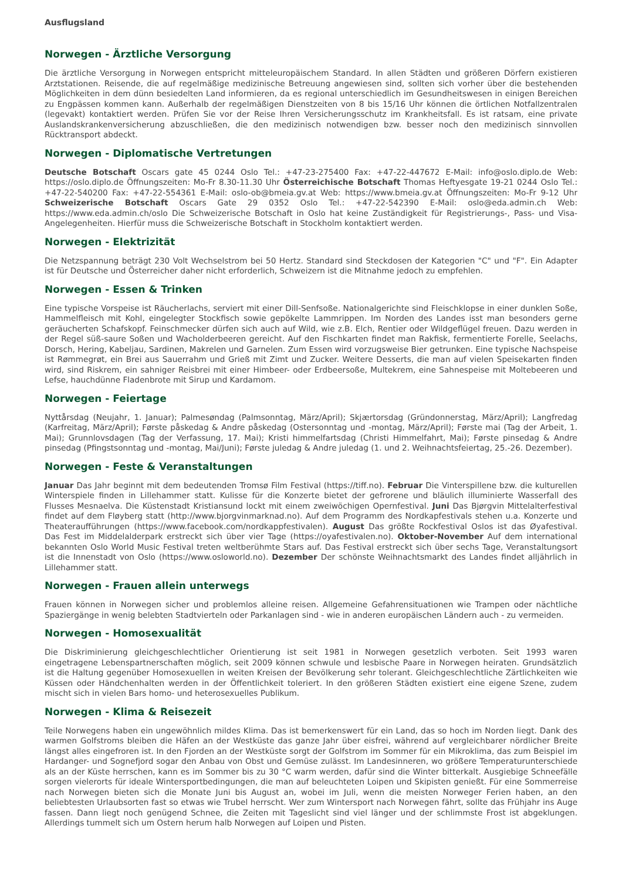Ausflugsland
Norwegen - Ärztliche Versorgung
Die ärztliche Versorgung in Norwegen entspricht mitteleuropäischem Standard. In allen Städten und größeren Dörfern existieren Arztstationen. Reisende, die auf regelmäßige medizinische Betreuung angewiesen sind, sollten sich vorher über die bestehenden Möglichkeiten in dem dünn besiedelten Land informieren, da es regional unterschiedlich im Gesundheitswesen in einigen Bereichen zu Engpässen kommen kann. Außerhalb der regelmäßigen Dienstzeiten von 8 bis 15/16 Uhr können die örtlichen Notfallzentralen (legevakt) kontaktiert werden. Prüfen Sie vor der Reise Ihren Versicherungsschutz im Krankheitsfall. Es ist ratsam, eine private Auslandskrankenversicherung abzuschließen, die den medizinisch notwendigen bzw. besser noch den medizinisch sinnvollen Rücktransport abdeckt.
Norwegen - Diplomatische Vertretungen
Deutsche Botschaft Oscars gate 45 0244 Oslo Tel.: +47-23-275400 Fax: +47-22-447672 E-Mail: info@oslo.diplo.de Web: https://oslo.diplo.de Öffnungszeiten: Mo-Fr 8.30-11.30 Uhr Österreichische Botschaft Thomas Heftyesgate 19-21 0244 Oslo Tel.: +47-22-540200 Fax: +47-22-554361 E-Mail: oslo-ob@bmeia.gv.at Web: https://www.bmeia.gv.at Öffnungszeiten: Mo-Fr 9-12 Uhr Schweizerische Botschaft Oscars Gate 29 0352 Oslo Tel.: +47-22-542390 E-Mail: oslo@eda.admin.ch Web: https://www.eda.admin.ch/oslo Die Schweizerische Botschaft in Oslo hat keine Zuständigkeit für Registrierungs-, Pass- und Visa-Angelegenheiten. Hierfür muss die Schweizerische Botschaft in Stockholm kontaktiert werden.
Norwegen - Elektrizität
Die Netzspannung beträgt 230 Volt Wechselstrom bei 50 Hertz. Standard sind Steckdosen der Kategorien "C" und "F". Ein Adapter ist für Deutsche und Österreicher daher nicht erforderlich, Schweizern ist die Mitnahme jedoch zu empfehlen.
Norwegen - Essen & Trinken
Eine typische Vorspeise ist Räucherlachs, serviert mit einer Dill-Senfsoße. Nationalgerichte sind Fleischklopse in einer dunklen Soße, Hammelfleisch mit Kohl, eingelegter Stockfisch sowie gepökelte Lammrippen. Im Norden des Landes isst man besonders gerne geräucherten Schafskopf. Feinschmecker dürfen sich auch auf Wild, wie z.B. Elch, Rentier oder Wildgeflügel freuen. Dazu werden in der Regel süß-saure Soßen und Wacholderbeeren gereicht. Auf den Fischkarten findet man Rakfisk, fermentierte Forelle, Seelachs, Dorsch, Hering, Kabeljau, Sardinen, Makrelen und Garnelen. Zum Essen wird vorzugsweise Bier getrunken. Eine typische Nachspeise ist Rømmegrøt, ein Brei aus Sauerrahm und Grieß mit Zimt und Zucker. Weitere Desserts, die man auf vielen Speisekarten finden wird, sind Riskrem, ein sahniger Reisbrei mit einer Himbeer- oder Erdbeersoße, Multekrem, eine Sahnespeise mit Moltebeeren und Lefse, hauchdünne Fladenbrote mit Sirup und Kardamom.
Norwegen - Feiertage
Nyttårsdag (Neujahr, 1. Januar); Palmesøndag (Palmsonntag, März/April); Skjærtorsdag (Gründonnerstag, März/April); Langfredag (Karfreitag, März/April); Første påskedag & Andre påskedag (Ostersonntag und -montag, März/April); Første mai (Tag der Arbeit, 1. Mai); Grunnlovsdagen (Tag der Verfassung, 17. Mai); Kristi himmelfartsdag (Christi Himmelfahrt, Mai); Første pinsedag & Andre pinsedag (Pfingstsonntag und -montag, Mai/Juni); Første juledag & Andre juledag (1. und 2. Weihnachtsfeiertag, 25.-26. Dezember).
Norwegen - Feste & Veranstaltungen
Januar Das Jahr beginnt mit dem bedeutenden Tromsø Film Festival (https://tiff.no). Februar Die Vinterspillene bzw. die kulturellen Winterspiele finden in Lillehammer statt. Kulisse für die Konzerte bietet der gefrorene und bläulich illuminierte Wasserfall des Flusses Mesnaelva. Die Küstenstadt Kristiansund lockt mit einem zweiwöchigen Opernfestival. Juni Das Bjørgvin Mittelalterfestival findet auf dem Fløyberg statt (http://www.bjorgvinmarknad.no). Auf dem Programm des Nordkapfestivals stehen u.a. Konzerte und Theateraufführungen (https://www.facebook.com/nordkappfestivalen). August Das größte Rockfestival Oslos ist das Øyafestival. Das Fest im Middelalderpark erstreckt sich über vier Tage (https://oyafestivalen.no). Oktober-November Auf dem international bekannten Oslo World Music Festival treten weltberühmte Stars auf. Das Festival erstreckt sich über sechs Tage, Veranstaltungsort ist die Innenstadt von Oslo (https://www.osloworld.no). Dezember Der schönste Weihnachtsmarkt des Landes findet alljährlich in Lillehammer statt.
Norwegen - Frauen allein unterwegs
Frauen können in Norwegen sicher und problemlos alleine reisen. Allgemeine Gefahrensituationen wie Trampen oder nächtliche Spaziergänge in wenig belebten Stadtvierteln oder Parkanlagen sind - wie in anderen europäischen Ländern auch - zu vermeiden.
Norwegen - Homosexualität
Die Diskriminierung gleichgeschlechtlicher Orientierung ist seit 1981 in Norwegen gesetzlich verboten. Seit 1993 waren eingetragene Lebenspartnerschaften möglich, seit 2009 können schwule und lesbische Paare in Norwegen heiraten. Grundsätzlich ist die Haltung gegenüber Homosexuellen in weiten Kreisen der Bevölkerung sehr tolerant. Gleichgeschlechtliche Zärtlichkeiten wie Küssen oder Händchenhalten werden in der Öffentlichkeit toleriert. In den größeren Städten existiert eine eigene Szene, zudem mischt sich in vielen Bars homo- und heterosexuelles Publikum.
Norwegen - Klima & Reisezeit
Teile Norwegens haben ein ungewöhnlich mildes Klima. Das ist bemerkenswert für ein Land, das so hoch im Norden liegt. Dank des warmen Golfstroms bleiben die Häfen an der Westküste das ganze Jahr über eisfrei, während auf vergleichbarer nördlicher Breite längst alles eingefroren ist. In den Fjorden an der Westküste sorgt der Golfstrom im Sommer für ein Mikroklima, das zum Beispiel im Hardanger- und Sognefjord sogar den Anbau von Obst und Gemüse zulässt. Im Landesinneren, wo größere Temperaturunterschiede als an der Küste herrschen, kann es im Sommer bis zu 30 °C warm werden, dafür sind die Winter bitterkalt. Ausgiebige Schneefälle sorgen vielerorts für ideale Wintersportbedingungen, die man auf beleuchteten Loipen und Skipisten genießt. Für eine Sommerreise nach Norwegen bieten sich die Monate Juni bis August an, wobei im Juli, wenn die meisten Norweger Ferien haben, an den beliebtesten Urlaubsorten fast so etwas wie Trubel herrscht. Wer zum Wintersport nach Norwegen fährt, sollte das Frühjahr ins Auge fassen. Dann liegt noch genügend Schnee, die Zeiten mit Tageslicht sind viel länger und der schlimmste Frost ist abgeklungen. Allerdings tummelt sich um Ostern herum halb Norwegen auf Loipen und Pisten.